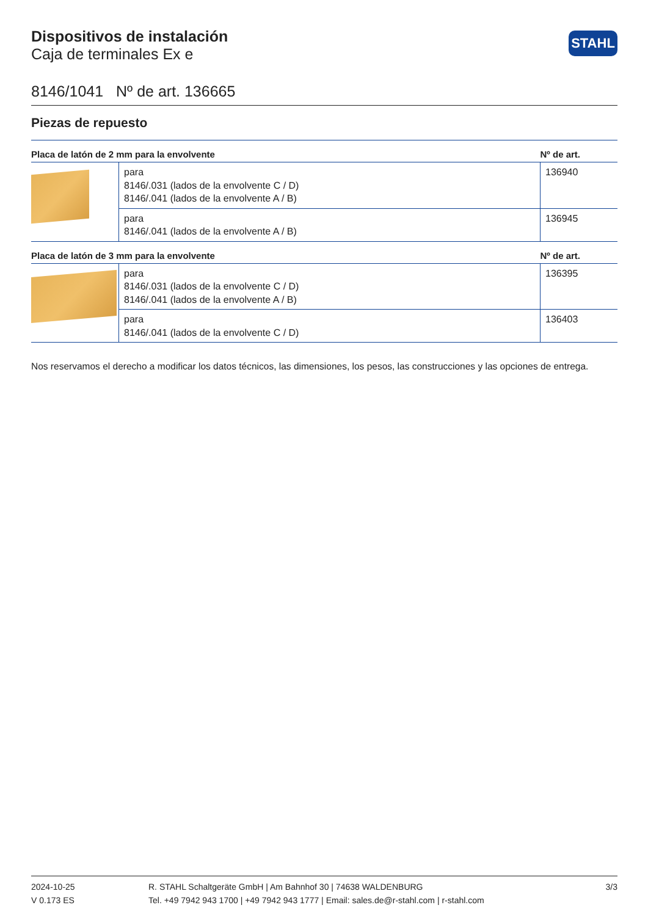STAHL
Dispositivos de instalación
Caja de terminales Ex e
8146/1041 Nº de art. 136665
Piezas de repuesto
| Placa de latón de 2 mm para la envolvente | | Nº de art. |
| --- | --- | --- |
| | para 8146/.031 (lados de la envolvente C / D) 8146/.041 (lados de la envolvente A / B) | 136940 |
| | para 8146/.041 (lados de la envolvente A / B) | 136945 |
| Placa de latón de 3 mm para la envolvente | | Nº de art. |
| | para 8146/.031 (lados de la envolvente C / D) 8146/.041 (lados de la envolvente A / B) | 136395 |
| | para 8146/.041 (lados de la envolvente C / D) | 136403 |
Nos reservamos el derecho a modificar los datos técnicos, las dimensiones, los pesos, las construcciones y las opciones de entrega.
2024-10-25
V 0.173 ES
R. STAHL Schaltgeräte GmbH | Am Bahnhof 30 | 74638 WALDENBURG
Tel. +49 7942 943 1700 | +49 7942 943 1777 | Email: sales.de@r-stahl.com | r-stahl.com
3/3